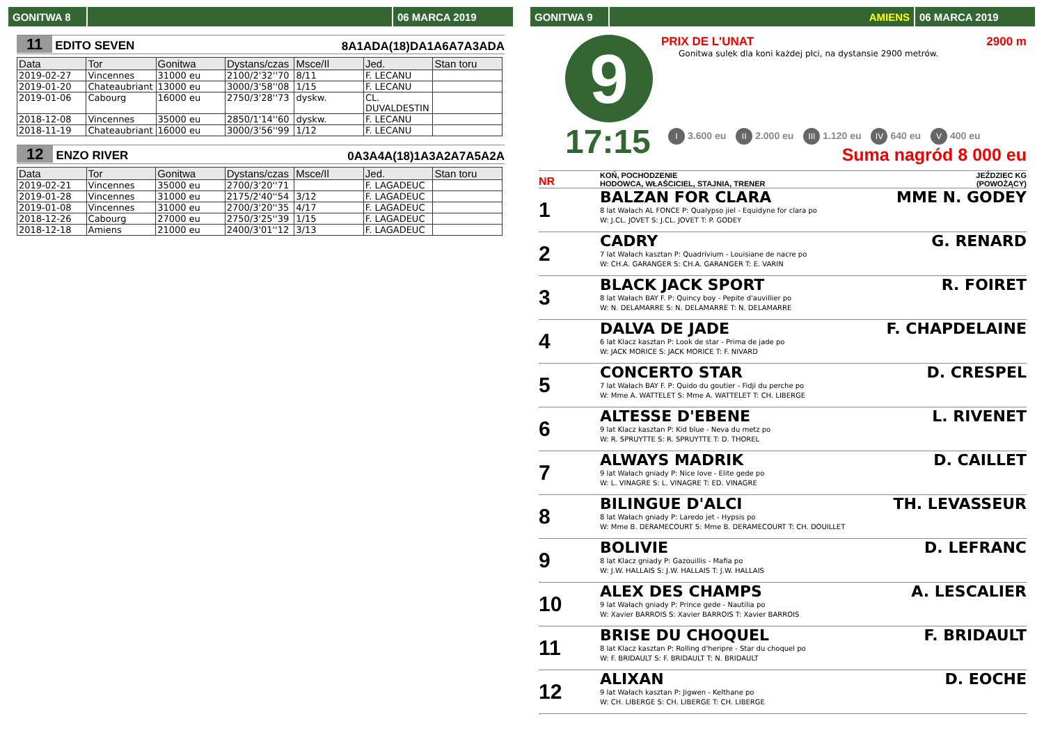GONITWA 8 06 MARCA 2019
11 EDITO SEVEN
8A1ADA(18)DA1A6A7A3ADA
| Data | Tor | Gonitwa | Dystans/czas | Msce/Il | Jed. | Stan toru |
| --- | --- | --- | --- | --- | --- | --- |
| 2019-02-27 | Vincennes | 31000 eu | 2100/2'32''70 | 8/11 | F. LECANU | |
| 2019-01-20 | Chateaubriant | 13000 eu | 3000/3'58''08 | 1/15 | F. LECANU | |
| 2019-01-06 | Cabourg | 16000 eu | 2750/3'28''73 | dyskw. | CL. DUVALDESTIN | |
| 2018-12-08 | Vincennes | 35000 eu | 2850/1'14''60 | dyskw. | F. LECANU | |
| 2018-11-19 | Chateaubriant | 16000 eu | 3000/3'56''99 | 1/12 | F. LECANU | |
12 ENZO RIVER
0A3A4A(18)1A3A2A7A5A2A
| Data | Tor | Gonitwa | Dystans/czas | Msce/Il | Jed. | Stan toru |
| --- | --- | --- | --- | --- | --- | --- |
| 2019-02-21 | Vincennes | 35000 eu | 2700/3'20''71 | | F. LAGADEUC | |
| 2019-01-28 | Vincennes | 31000 eu | 2175/2'40''54 | 3/12 | F. LAGADEUC | |
| 2019-01-08 | Vincennes | 31000 eu | 2700/3'20''35 | 4/17 | F. LAGADEUC | |
| 2018-12-26 | Cabourg | 27000 eu | 2750/3'25''39 | 1/15 | F. LAGADEUC | |
| 2018-12-18 | Amiens | 21000 eu | 2400/3'01''12 | 3/13 | F. LAGADEUC | |
GONITWA 9 AMIENS 06 MARCA 2019
9
17:15
PRIX DE L'UNAT 2900 m
Gonitwa sulek dla koni każdej płci, na dystansie 2900 metrów.
I 3.600 eu II 2.000 eu III 1.120 eu IV 640 eu V 400 eu
Suma nagród 8 000 eu
NR
KOŃ, POCHODZENIE
HODOWCA, WŁAŚCICIEL, STAJNIA, TRENER
JEŹDZIEC KG
(POWOŻĄCY)
1
BALZAN FOR CLARA MME N. GODEY
8 lat Wałach AL FONCE P: Qualypso jiel - Equidyne for clara po
W: J.CL. JOVET S: J.CL. JOVET T: P. GODEY
2
CADRY G. RENARD
7 lat Wałach kasztan P: Quadrivium - Louisiane de nacre po
W: CH.A. GARANGER S: CH.A. GARANGER T: E. VARIN
3
BLACK JACK SPORT R. FOIRET
8 lat Wałach BAY F. P: Quincy boy - Pepite d'auvillier po
W: N. DELAMARRE S: N. DELAMARRE T: N. DELAMARRE
4
DALVA DE JADE F. CHAPDELAINE
6 lat Klacz kasztan P: Look de star - Prima de jade po
W: JACK MORICE S: JACK MORICE T: F. NIVARD
5
CONCERTO STAR D. CRESPEL
7 lat Wałach BAY F. P: Quido du goutier - Fidji du perche po
W: Mme A. WATTELET S: Mme A. WATTELET T: CH. LIBERGE
6
ALTESSE D'EBENE L. RIVENET
9 lat Klacz kasztan P: Kid blue - Neva du metz po
W: R. SPRUYTTE S: R. SPRUYTTE T: D. THOREL
7
ALWAYS MADRIK D. CAILLET
9 lat Wałach gniady P: Nice love - Elite gede po
W: L. VINAGRE S: L. VINAGRE T: ED. VINAGRE
8
BILINGUE D'ALCI TH. LEVASSEUR
8 lat Wałach gniady P: Laredo jet - Hypsis po
W: Mme B. DERAMECOURT S: Mme B. DERAMECOURT T: CH. DOUILLET
9
BOLIVIE D. LEFRANC
8 lat Klacz gniady P: Gazouillis - Mafia po
W: J.W. HALLAIS S: J.W. HALLAIS T: J.W. HALLAIS
10
ALEX DES CHAMPS A. LESCALIER
9 lat Wałach gniady P: Prince gede - Nautilia po
W: Xavier BARROIS S: Xavier BARROIS T: Xavier BARROIS
11
BRISE DU CHOQUEL F. BRIDAULT
8 lat Klacz kasztan P: Rolling d'heripre - Star du choquel po
W: F. BRIDAULT S: F. BRIDAULT T: N. BRIDAULT
12
ALIXAN D. EOCHE
9 lat Wałach kasztan P: Jigwen - Kelthane po
W: CH. LIBERGE S: CH. LIBERGE T: CH. LIBERGE